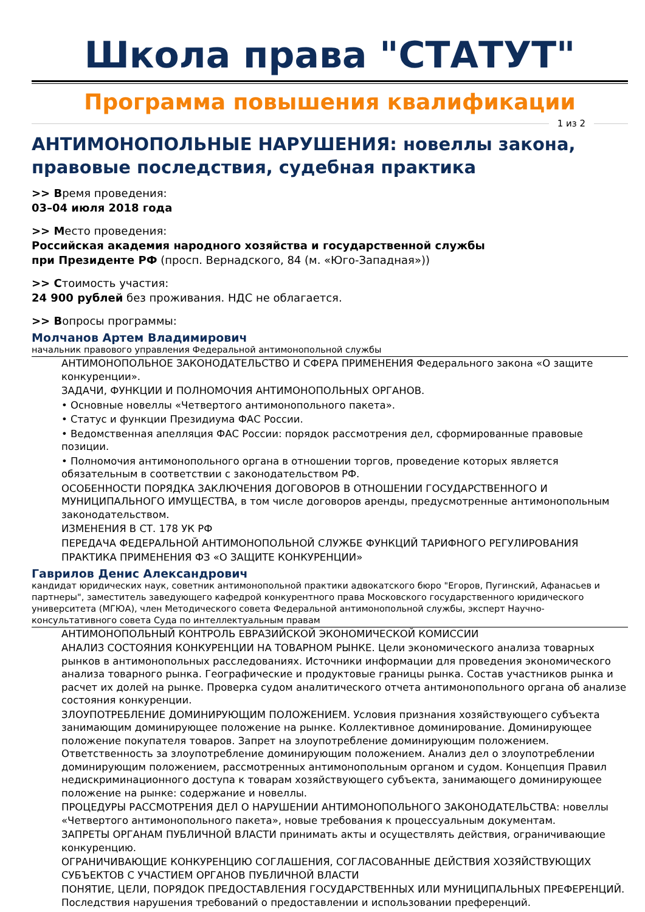Школа права "СТАТУТ"
Программа повышения квалификации
1 из 2
АНТИМОНОПОЛЬНЫЕ НАРУШЕНИЯ: новеллы закона, правовые последствия, судебная практика
>> Время проведения:
03–04 июля 2018 года
>> Место проведения:
Российская академия народного хозяйства и государственной службы
при Президенте РФ (просп. Вернадского, 84 (м. «Юго-Западная»))
>> Стоимость участия:
24 900 рублей без проживания. НДС не облагается.
>> Вопросы программы:
Молчанов Артем Владимирович
начальник правового управления Федеральной антимонопольной службы
АНТИМОНОПОЛЬНОЕ ЗАКОНОДАТЕЛЬСТВО И СФЕРА ПРИМЕНЕНИЯ Федерального закона «О защите конкуренции».
ЗАДАЧИ, ФУНКЦИИ И ПОЛНОМОЧИЯ АНТИМОНОПОЛЬНЫХ ОРГАНОВ.
• Основные новеллы «Четвертого антимонопольного пакета».
• Статус и функции Президиума ФАС России.
• Ведомственная апелляция ФАС России: порядок рассмотрения дел, сформированные правовые позиции.
• Полномочия антимонопольного органа в отношении торгов, проведение которых является обязательным в соответствии с законодательством РФ.
ОСОБЕННОСТИ ПОРЯДКА ЗАКЛЮЧЕНИЯ ДОГОВОРОВ В ОТНОШЕНИИ ГОСУДАРСТВЕННОГО И МУНИЦИПАЛЬНОГО ИМУЩЕСТВА, в том числе договоров аренды, предусмотренные антимонопольным законодательством.
ИЗМЕНЕНИЯ В СТ. 178 УК РФ
ПЕРЕДАЧА ФЕДЕРАЛЬНОЙ АНТИМОНОПОЛЬНОЙ СЛУЖБЕ ФУНКЦИЙ ТАРИФНОГО РЕГУЛИРОВАНИЯ
ПРАКТИКА ПРИМЕНЕНИЯ ФЗ «О ЗАЩИТЕ КОНКУРЕНЦИИ»
Гаврилов Денис Александрович
кандидат юридических наук, советник антимонопольной практики адвокатского бюро "Егоров, Пугинский, Афанасьев и партнеры", заместитель заведующего кафедрой конкурентного права Московского государственного юридического университета (МГЮА), член Методического совета Федеральной антимонопольной службы, эксперт Научно-консультативного совета Суда по интеллектуальным правам
АНТИМОНОПОЛЬНЫЙ КОНТРОЛЬ ЕВРАЗИЙСКОЙ ЭКОНОМИЧЕСКОЙ КОМИССИИ
АНАЛИЗ СОСТОЯНИЯ КОНКУРЕНЦИИ НА ТОВАРНОМ РЫНКЕ. Цели экономического анализа товарных рынков в антимонопольных расследованиях. Источники информации для проведения экономического анализа товарного рынка. Географические и продуктовые границы рынка. Состав участников рынка и расчет их долей на рынке. Проверка судом аналитического отчета антимонопольного органа об анализе состояния конкуренции.
ЗЛОУПОТРЕБЛЕНИЕ ДОМИНИРУЮЩИМ ПОЛОЖЕНИЕМ. Условия признания хозяйствующего субъекта занимающим доминирующее положение на рынке. Коллективное доминирование. Доминирующее положение покупателя товаров. Запрет на злоупотребление доминирующим положением. Ответственность за злоупотребление доминирующим положением. Анализ дел о злоупотреблении доминирующим положением, рассмотренных антимонопольным органом и судом. Концепция Правил недискриминационного доступа к товарам хозяйствующего субъекта, занимающего доминирующее положение на рынке: содержание и новеллы.
ПРОЦЕДУРЫ РАССМОТРЕНИЯ ДЕЛ О НАРУШЕНИИ АНТИМОНОПОЛЬНОГО ЗАКОНОДАТЕЛЬСТВА: новеллы «Четвертого антимонопольного пакета», новые требования к процессуальным документам.
ЗАПРЕТЫ ОРГАНАМ ПУБЛИЧНОЙ ВЛАСТИ принимать акты и осуществлять действия, ограничивающие конкуренцию.
ОГРАНИЧИВАЮЩИЕ КОНКУРЕНЦИЮ СОГЛАШЕНИЯ, СОГЛАСОВАННЫЕ ДЕЙСТВИЯ ХОЗЯЙСТВУЮЩИХ СУБЪЕКТОВ С УЧАСТИЕМ ОРГАНОВ ПУБЛИЧНОЙ ВЛАСТИ
ПОНЯТИЕ, ЦЕЛИ, ПОРЯДОК ПРЕДОСТАВЛЕНИЯ ГОСУДАРСТВЕННЫХ ИЛИ МУНИЦИПАЛЬНЫХ ПРЕФЕРЕНЦИЙ. Последствия нарушения требований о предоставлении и использовании преференций.